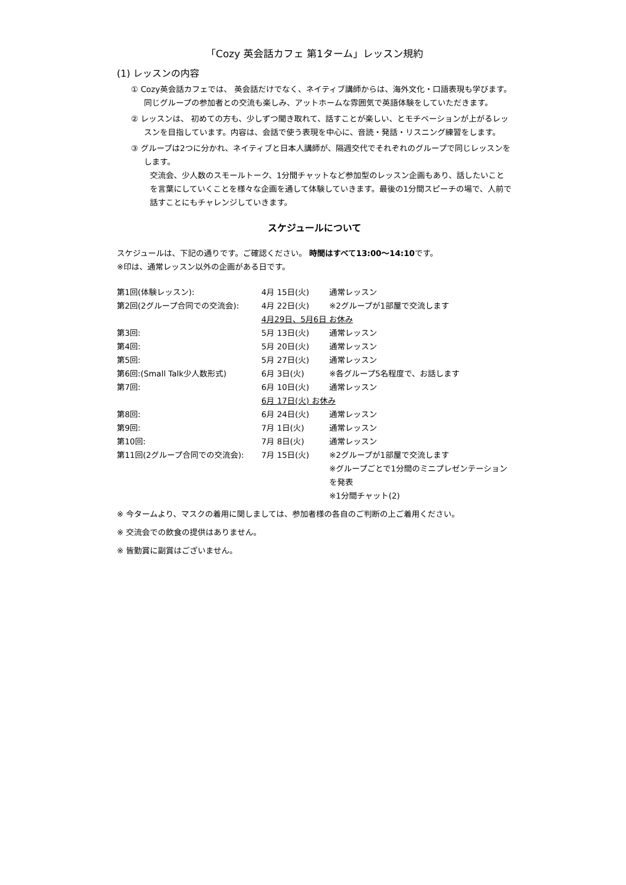「Cozy 英会話カフェ 第1ターム」レッスン規約
(1) レッスンの内容
① Cozy英会話カフェでは、 英会話だけでなく、ネイティブ講師からは、海外文化・口語表現も学びます。同じグループの参加者との交流も楽しみ、アットホームな雰囲気で英語体験をしていただきます。
② レッスンは、 初めての方も、少しずつ聞き取れて、話すことが楽しい、とモチベーションが上がるレッスンを目指しています。内容は、会話で使う表現を中心に、音読・発話・リスニング練習をします。
③ グループは2つに分かれ、ネイティブと日本人講師が、隔週交代でそれぞれのグループで同じレッスンをします。
交流会、少人数のスモールトーク、1分間チャットなど参加型のレッスン企画もあり、話したいことを言葉にしていくことを様々な企画を通して体験していきます。最後の1分間スピーチの場で、人前で話すことにもチャレンジしていきます。
スケジュールについて
スケジュールは、下記の通りです。ご確認ください。 時間はすべて13:00～14:10です。
※印は、通常レッスン以外の企画がある日です。
| 第1回(体験レッスン): | 4月 15日(火) | 通常レッスン |
| 第2回(2グループ合同での交流会): | 4月 22日(火) | ※2グループが1部屋で交流します |
| | 4月29日、5月6日 お休み | |
| 第3回: | 5月 13日(火) | 通常レッスン |
| 第4回: | 5月 20日(火) | 通常レッスン |
| 第5回: | 5月 27日(火) | 通常レッスン |
| 第6回:(Small Talk少人数形式) | 6月 3日(火) | ※各グループ5名程度で、お話します |
| 第7回: | 6月 10日(火) | 通常レッスン |
| | 6月 17日(火) お休み | |
| 第8回: | 6月 24日(火) | 通常レッスン |
| 第9回: | 7月 1日(火) | 通常レッスン |
| 第10回: | 7月 8日(火) | 通常レッスン |
| 第11回(2グループ合同での交流会): | 7月 15日(火) | ※2グループが1部屋で交流します ※グループごとで1分間のミニプレゼンテーションを発表 ※1分間チャット(2) |
※ 今タームより、マスクの着用に関しましては、参加者様の各自のご判断の上ご着用ください。
※ 交流会での飲食の提供はありません。
※ 皆勤賞に副賞はございません。